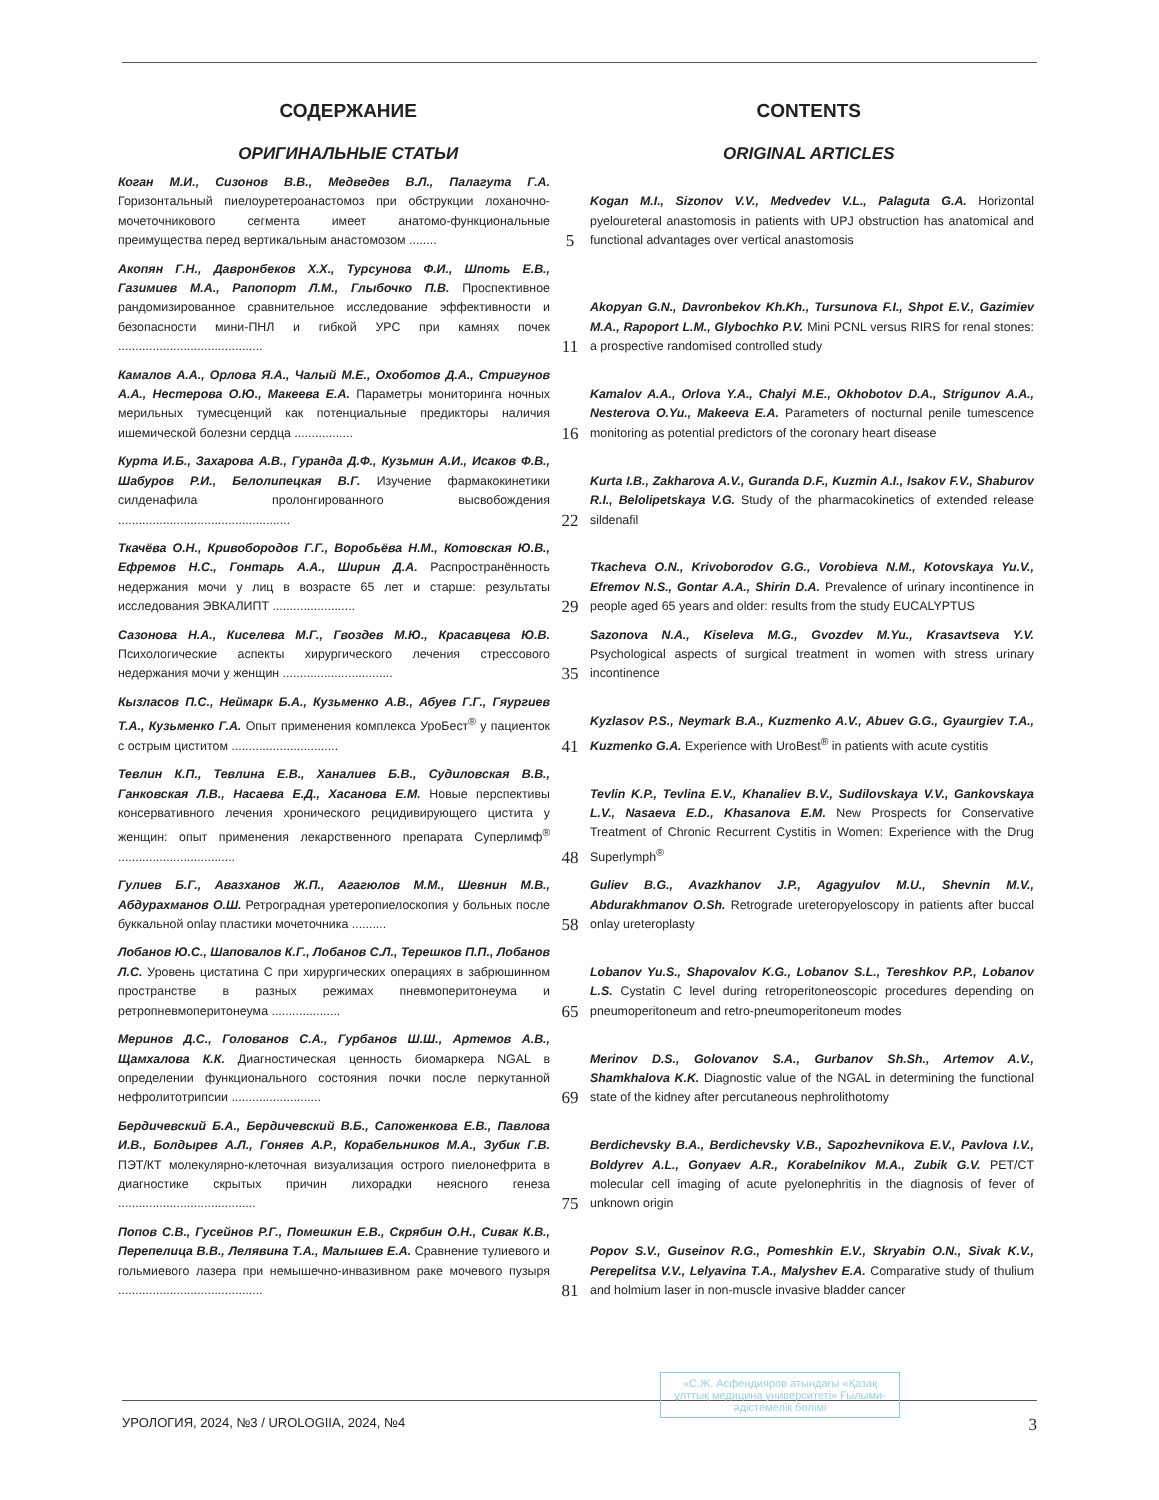СОДЕРЖАНИЕ CONTENTS
ОРИГИНАЛЬНЫЕ СТАТЬИ ORIGINAL ARTICLES
Коган М.И., Сизонов В.В., Медведев В.Л., Палагута Г.А. Горизонтальный пиелоуретероанастомоз при обструкции лоханочно-мочеточникового сегмента имеет анатомо-функциональные преимущества перед вертикальным анастомозом ........
5
Kogan M.I., Sizonov V.V., Medvedev V.L., Palaguta G.A. Horizontal pyeloureteral anastomosis in patients with UPJ obstruction has anatomical and functional advantages over vertical anastomosis
Акопян Г.Н., Давронбеков Х.Х., Турсунова Ф.И., Шпоть Е.В., Газимиев М.А., Рапопорт Л.М., Глыбочко П.В. Проспективное рандомизированное сравнительное исследование эффективности и безопасности мини-ПНЛ и гибкой УРС при камнях почек ..........................................
11
Akopyan G.N., Davronbekov Kh.Kh., Tursunova F.I., Shpot E.V., Gazimiev M.A., Rapoport L.M., Glybochko P.V. Mini PCNL versus RIRS for renal stones: a prospective randomised controlled study
Камалов А.А., Орлова Я.А., Чалый М.Е., Охоботов Д.А., Стригунов А.А., Нестерова О.Ю., Макеева Е.А. Параметры мониторинга ночных мерильных тумесценций как потенциальные предикторы наличия ишемической болезни сердца .................
16
Kamalov A.A., Orlova Y.A., Chalyi M.E., Okhobotov D.A., Strigunov A.A., Nesterova O.Yu., Makeeva E.A. Parameters of nocturnal penile tumescence monitoring as potential predictors of the coronary heart disease
Курта И.Б., Захарова А.В., Гуранда Д.Ф., Кузьмин А.И., Исаков Ф.В., Шабуров Р.И., Белолипецкая В.Г. Изучение фармакокинетики силденафила пролонгированного высвобождения ..................................................
22
Kurta I.B., Zakharova A.V., Guranda D.F., Kuzmin A.I., Isakov F.V., Shaburov R.I., Belolipetskaya V.G. Study of the pharmacokinetics of extended release sildenafil
Ткачёва О.Н., Кривобородов Г.Г., Воробьёва Н.М., Котовская Ю.В., Ефремов Н.С., Гонтарь А.А., Ширин Д.А. Распространённость недержания мочи у лиц в возрасте 65 лет и старше: результаты исследования ЭВКАЛИПТ ........................
29
Tkacheva O.N., Krivoborodov G.G., Vorobieva N.M., Kotovskaya Yu.V., Efremov N.S., Gontar A.A., Shirin D.A. Prevalence of urinary incontinence in people aged 65 years and older: results from the study EUCALYPTUS
Сазонова Н.А., Киселева М.Г., Гвоздев М.Ю., Красавцева Ю.В. Психологические аспекты хирургического лечения стрессового недержания мочи у женщин ................................
35
Sazonova N.A., Kiseleva M.G., Gvozdev M.Yu., Krasavtseva Y.V. Psychological aspects of surgical treatment in women with stress urinary incontinence
Кызласов П.С., Неймарк Б.А., Кузьменко А.В., Абуев Г.Г., Гяургиев Т.А., Кузьменко Г.А. Опыт применения комплекса УроБест<sup>®</sup> у пациенток с острым циститом ...............................
41
Kyzlasov P.S., Neymark B.A., Kuzmenko A.V., Abuev G.G., Gyaurgiev T.A., Kuzmenko G.A. Experience with UroBest<sup>®</sup> in patients with acute cystitis
Тевлин К.П., Тевлина Е.В., Ханалиев Б.В., Судиловская В.В., Ганковская Л.В., Насаева Е.Д., Хасанова Е.М. Новые перспективы консервативного лечения хронического рецидивирующего цистита у женщин: опыт применения лекарственного препарата Суперлимф<sup>®</sup> ..................................
48
Tevlin K.P., Tevlina E.V., Khanaliev B.V., Sudilovskaya V.V., Gankovskaya L.V., Nasaeva E.D., Khasanova E.M. New Prospects for Conservative Treatment of Chronic Recurrent Cystitis in Women: Experience with the Drug Superlymph<sup>®</sup>
Гулиев Б.Г., Авазханов Ж.П., Агагюлов М.М., Шевнин М.В., Абдурахманов О.Ш. Ретроградная уретеропиелоскопия у больных после буккальной onlay пластики мочеточника ..........
58
Guliev B.G., Avazkhanov J.P., Agagyulov M.U., Shevnin M.V., Abdurakhmanov O.Sh. Retrograde ureteropyeloscopy in patients after buccal onlay ureteroplasty
Лобанов Ю.С., Шаповалов К.Г., Лобанов С.Л., Терешков П.П., Лобанов Л.С. Уровень цистатина С при хирургических операциях в забрюшинном пространстве в разных режимах пневмоперитонеума и ретропневмоперитонеума ....................
65
Lobanov Yu.S., Shapovalov K.G., Lobanov S.L., Tereshkov P.P., Lobanov L.S. Cystatin C level during retroperitoneoscopic procedures depending on pneumoperitoneum and retro-pneumoperitoneum modes
Меринов Д.С., Голованов С.А., Гурбанов Ш.Ш., Артемов А.В., Щамхалова К.К. Диагностическая ценность биомаркера NGAL в определении функционального состояния почки после перкутанной нефролитотрипсии ..........................
69
Merinov D.S., Golovanov S.A., Gurbanov Sh.Sh., Artemov A.V., Shamkhalova K.K. Diagnostic value of the NGAL in determining the functional state of the kidney after percutaneous nephrolithotomy
Бердичевский Б.А., Бердичевский В.Б., Сапоженкова Е.В., Павлова И.В., Болдырев А.Л., Гоняев А.Р., Корабельников М.А., Зубик Г.В. ПЭТ/КТ молекулярно-клеточная визуализация острого пиелонефрита в диагностике скрытых причин лихорадки неясного генеза ........................................
75
Berdichevsky B.A., Berdichevsky V.B., Sapozhevnikova E.V., Pavlova I.V., Boldyrev A.L., Gonyaev A.R., Korabelnikov M.A., Zubik G.V. PET/CT molecular cell imaging of acute pyelonephritis in the diagnosis of fever of unknown origin
Попов С.В., Гусейнов Р.Г., Помешкин Е.В., Скрябин О.Н., Сивак К.В., Перепелица В.В., Лелявина Т.А., Малышев Е.А. Сравнение тулиевого и гольмиевого лазера при немышечно-инвазивном раке мочевого пузыря ..........................................
81
Popov S.V., Guseinov R.G., Pomeshkin E.V., Skryabin O.N., Sivak K.V., Perepelitsa V.V., Lelyavina T.A., Malyshev E.A. Comparative study of thulium and holmium laser in non-muscle invasive bladder cancer
УРОЛОГИЯ, 2024, №3 / UROLOGIIA, 2024, №4 3
«С.Ж. Асфендияров атындағы «Қазақ ұлттық медицина университеті» Ғылыми-әдістемелік бөлімі